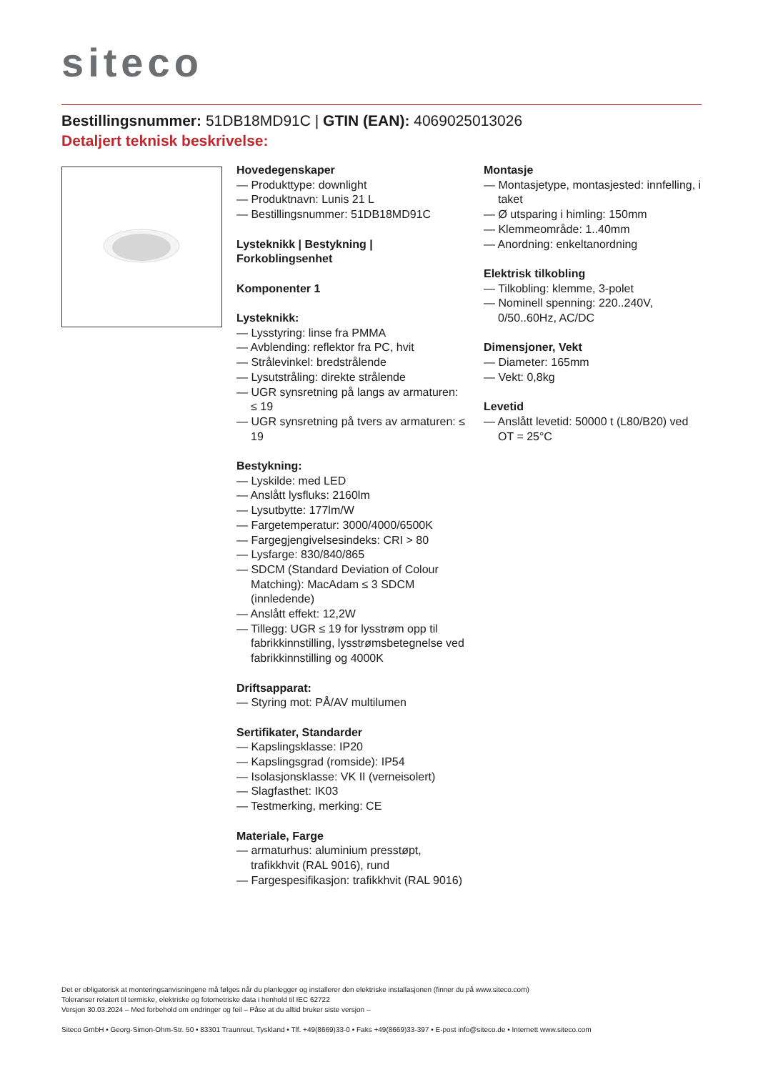siteco
Bestillingsnummer: 51DB18MD91C | GTIN (EAN): 4069025013026
Detaljert teknisk beskrivelse:
Hovedegenskaper
— Produkttype: downlight
— Produktnavn: Lunis 21 L
— Bestillingsnummer: 51DB18MD91C
Lysteknikk | Bestykning | Forkoblingsenhet
Komponenter 1
Lysteknikk:
— Lysstyring: linse fra PMMA
— Avblending: reflektor fra PC, hvit
— Strålevinkel: bredstrålende
— Lysutstråling: direkte strålende
— UGR synsretning på langs av armaturen: ≤ 19
— UGR synsretning på tvers av armaturen: ≤ 19
Bestykning:
— Lyskilde: med LED
— Anslått lysfluks: 2160lm
— Lysutbytte: 177lm/W
— Fargetemperatur: 3000/4000/6500K
— Fargegjengivelsesindeks: CRI > 80
— Lysfarge: 830/840/865
— SDCM (Standard Deviation of Colour Matching): MacAdam ≤ 3 SDCM (innledende)
— Anslått effekt: 12,2W
— Tillegg: UGR ≤ 19 for lysstrøm opp til fabrikkinnstilling, lysstrømsbetegnelse ved fabrikkinnstilling og 4000K
Driftsapparat:
— Styring mot: PÅ/AV multilumen
Sertifikater, Standarder
— Kapslingsklasse: IP20
— Kapslingsgrad (romside): IP54
— Isolasjonsklasse: VK II (verneisolert)
— Slagfasthet: IK03
— Testmerking, merking: CE
Materiale, Farge
— armaturhus: aluminium presstøpt, trafikkhvit (RAL 9016), rund
— Fargespesifikasjon: trafikkhvit (RAL 9016)
Montasje
— Montasjetype, montasjested: innfelling, i taket
— Ø utsparing i himling: 150mm
— Klemmeområde: 1..40mm
— Anordning: enkeltanordning
Elektrisk tilkobling
— Tilkobling: klemme, 3-polet
— Nominell spenning: 220..240V, 0/50..60Hz, AC/DC
Dimensjoner, Vekt
— Diameter: 165mm
— Vekt: 0,8kg
Levetid
— Anslått levetid: 50000 t (L80/B20) ved OT = 25°C
Det er obligatorisk at monteringsanvisningene må følges når du planlegger og installerer den elektriske installasjonen (finner du på www.siteco.com)
Toleranser relatert til termiske, elektriske og fotometriske data i henhold til IEC 62722
Versjon 30.03.2024 – Med forbehold om endringer og feil – Påse at du alltid bruker siste versjon –
Siteco GmbH • Georg-Simon-Ohm-Str. 50 • 83301 Traunreut, Tyskland • Tlf. +49(8669)33-0 • Faks +49(8669)33-397 • E-post info@siteco.de • Internett www.siteco.com